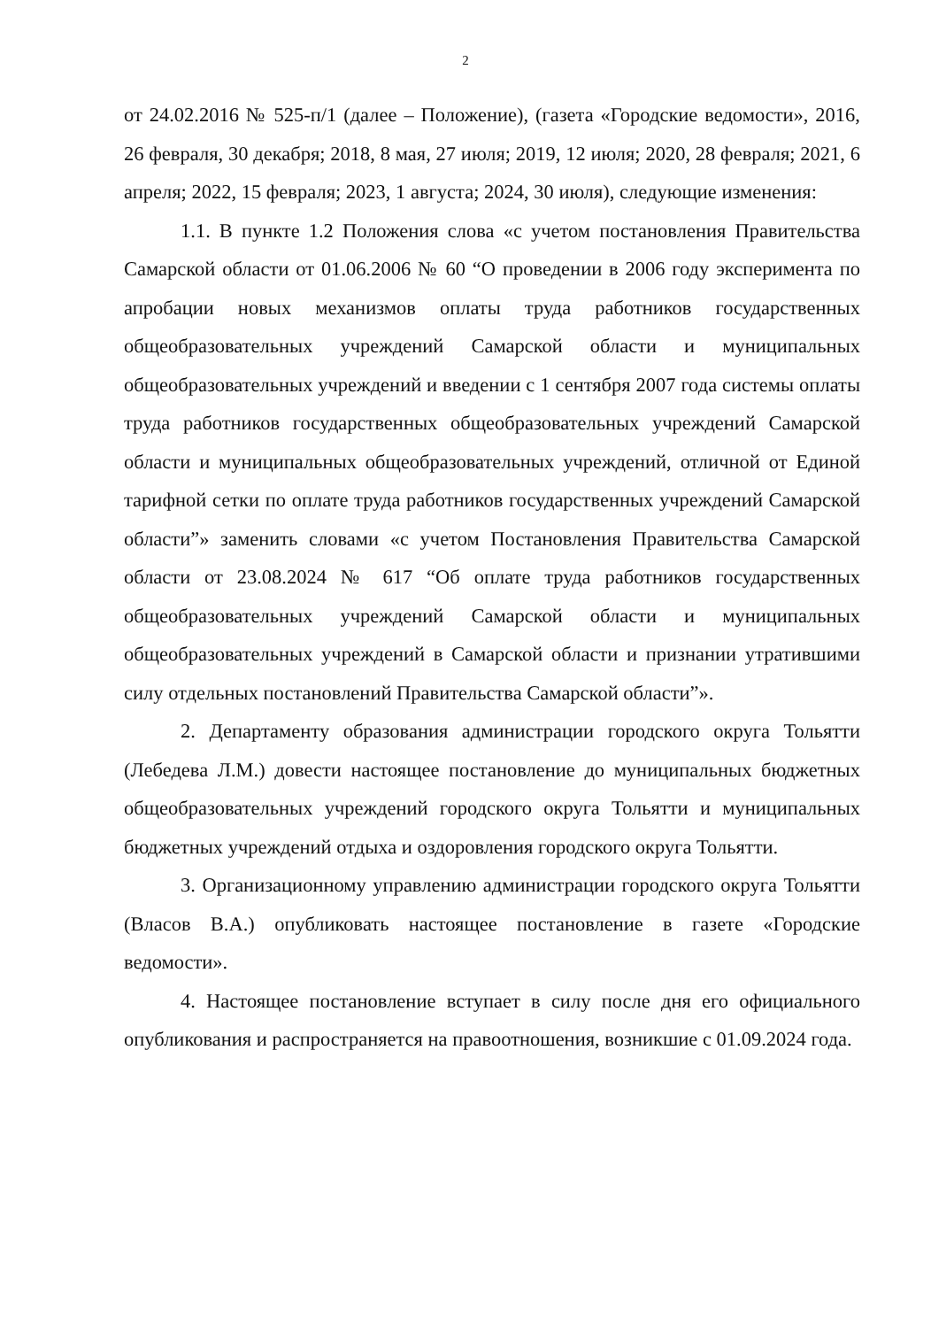2
от 24.02.2016 № 525-п/1 (далее – Положение), (газета «Городские ведомости», 2016, 26 февраля, 30 декабря; 2018, 8 мая, 27 июля; 2019, 12 июля; 2020, 28 февраля; 2021, 6 апреля; 2022, 15 февраля; 2023, 1 августа; 2024, 30 июля), следующие изменения:
1.1. В пункте 1.2 Положения слова «с учетом постановления Правительства Самарской области от 01.06.2006 № 60 “О проведении в 2006 году эксперимента по апробации новых механизмов оплаты труда работников государственных общеобразовательных учреждений Самарской области и муниципальных общеобразовательных учреждений и введении с 1 сентября 2007 года системы оплаты труда работников государственных общеобразовательных учреждений Самарской области и муниципальных общеобразовательных учреждений, отличной от Единой тарифной сетки по оплате труда работников государственных учреждений Самарской области”» заменить словами «с учетом Постановления Правительства Самарской области от 23.08.2024 № 617 “Об оплате труда работников государственных общеобразовательных учреждений Самарской области и муниципальных общеобразовательных учреждений в Самарской области и признании утратившими силу отдельных постановлений Правительства Самарской области”».
2. Департаменту образования администрации городского округа Тольятти (Лебедева Л.М.) довести настоящее постановление до муниципальных бюджетных общеобразовательных учреждений городского округа Тольятти и муниципальных бюджетных учреждений отдыха и оздоровления городского округа Тольятти.
3. Организационному управлению администрации городского округа Тольятти (Власов В.А.) опубликовать настоящее постановление в газете «Городские ведомости».
4. Настоящее постановление вступает в силу после дня его официального опубликования и распространяется на правоотношения, возникшие с 01.09.2024 года.